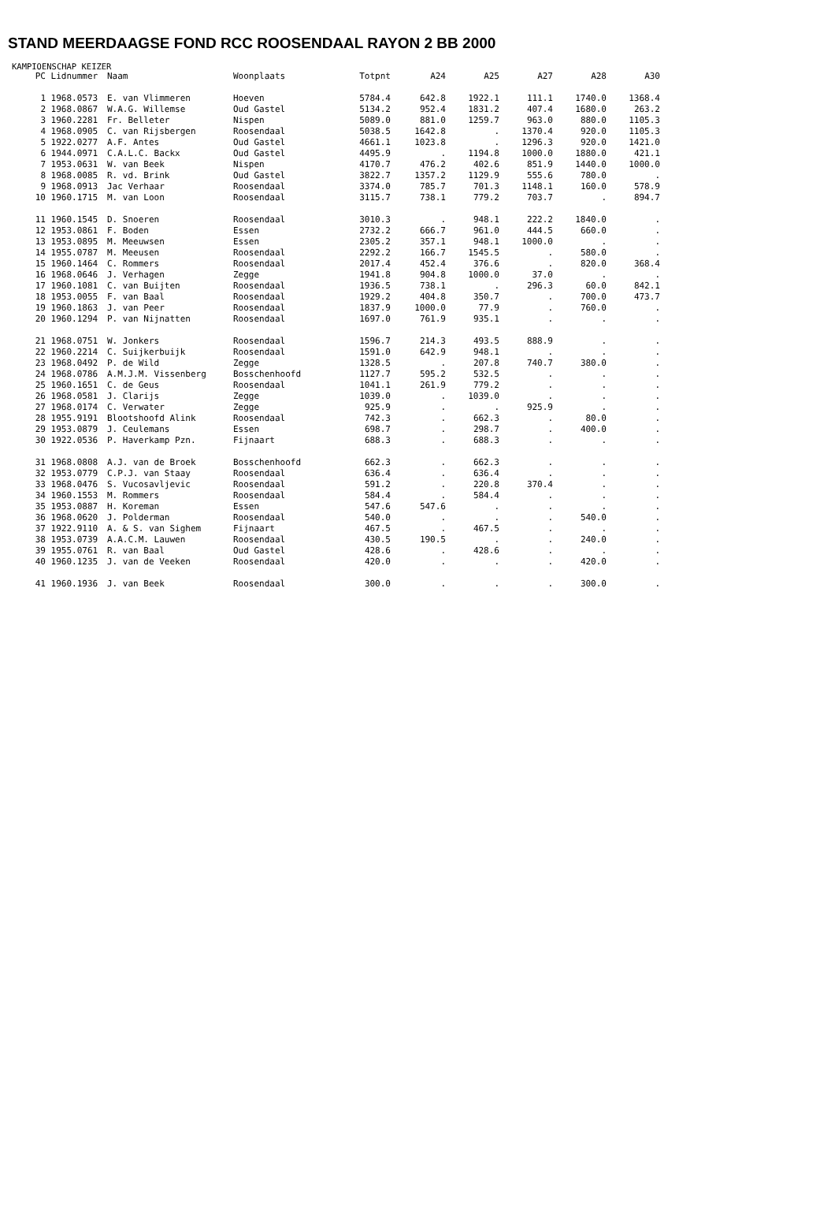STAND MEERDAAGSE FOND RCC ROOSENDAAL RAYON 2 BB 2000
KAMPIOENSCHAP KEIZER
| PC | Lidnummer | Naam | Woonplaats | Totpnt | A24 | A25 | A27 | A28 | A30 |
| --- | --- | --- | --- | --- | --- | --- | --- | --- | --- |
| 1 | 1968.0573 | E. van Vlimmeren | Hoeven | 5784.4 | 642.8 | 1922.1 | 111.1 | 1740.0 | 1368.4 |
| 2 | 1968.0867 | W.A.G. Willemse | Oud Gastel | 5134.2 | 952.4 | 1831.2 | 407.4 | 1680.0 | 263.2 |
| 3 | 1960.2281 | Fr. Belleter | Nispen | 5089.0 | 881.0 | 1259.7 | 963.0 | 880.0 | 1105.3 |
| 4 | 1968.0905 | C. van Rijsbergen | Roosendaal | 5038.5 | 1642.8 | . | 1370.4 | 920.0 | 1105.3 |
| 5 | 1922.0277 | A.F. Antes | Oud Gastel | 4661.1 | 1023.8 | . | 1296.3 | 920.0 | 1421.0 |
| 6 | 1944.0971 | C.A.L.C. Backx | Oud Gastel | 4495.9 | . | 1194.8 | 1000.0 | 1880.0 | 421.1 |
| 7 | 1953.0631 | W. van Beek | Nispen | 4170.7 | 476.2 | 402.6 | 851.9 | 1440.0 | 1000.0 |
| 8 | 1968.0085 | R. vd. Brink | Oud Gastel | 3822.7 | 1357.2 | 1129.9 | 555.6 | 780.0 | . |
| 9 | 1968.0913 | Jac Verhaar | Roosendaal | 3374.0 | 785.7 | 701.3 | 1148.1 | 160.0 | 578.9 |
| 10 | 1960.1715 | M. van Loon | Roosendaal | 3115.7 | 738.1 | 779.2 | 703.7 | . | 894.7 |
| 11 | 1960.1545 | D. Snoeren | Roosendaal | 3010.3 | . | 948.1 | 222.2 | 1840.0 | . |
| 12 | 1953.0861 | F. Boden | Essen | 2732.2 | 666.7 | 961.0 | 444.5 | 660.0 | . |
| 13 | 1953.0895 | M. Meeuwsen | Essen | 2305.2 | 357.1 | 948.1 | 1000.0 | . | . |
| 14 | 1955.0787 | M. Meeusen | Roosendaal | 2292.2 | 166.7 | 1545.5 | . | 580.0 | . |
| 15 | 1960.1464 | C. Rommers | Roosendaal | 2017.4 | 452.4 | 376.6 | . | 820.0 | 368.4 |
| 16 | 1968.0646 | J. Verhagen | Zegge | 1941.8 | 904.8 | 1000.0 | 37.0 | . | . |
| 17 | 1960.1081 | C. van Buijten | Roosendaal | 1936.5 | 738.1 | . | 296.3 | 60.0 | 842.1 |
| 18 | 1953.0055 | F. van Baal | Roosendaal | 1929.2 | 404.8 | 350.7 | . | 700.0 | 473.7 |
| 19 | 1960.1863 | J. van Peer | Roosendaal | 1837.9 | 1000.0 | 77.9 | . | 760.0 | . |
| 20 | 1960.1294 | P. van Nijnatten | Roosendaal | 1697.0 | 761.9 | 935.1 | . | . | . |
| 21 | 1968.0751 | W. Jonkers | Roosendaal | 1596.7 | 214.3 | 493.5 | 888.9 | . | . |
| 22 | 1960.2214 | C. Suijkerbuijk | Roosendaal | 1591.0 | 642.9 | 948.1 | . | . | . |
| 23 | 1968.0492 | P. de Wild | Zegge | 1328.5 | . | 207.8 | 740.7 | 380.0 | . |
| 24 | 1968.0786 | A.M.J.M. Vissenberg | Bosschenhoofd | 1127.7 | 595.2 | 532.5 | . | . | . |
| 25 | 1960.1651 | C. de Geus | Roosendaal | 1041.1 | 261.9 | 779.2 | . | . | . |
| 26 | 1968.0581 | J. Clarijs | Zegge | 1039.0 | . | 1039.0 | . | . | . |
| 27 | 1968.0174 | C. Verwater | Zegge | 925.9 | . | . | 925.9 | . | . |
| 28 | 1955.9191 | Blootshoofd Alink | Roosendaal | 742.3 | . | 662.3 | . | 80.0 | . |
| 29 | 1953.0879 | J. Ceulemans | Essen | 698.7 | . | 298.7 | . | 400.0 | . |
| 30 | 1922.0536 | P. Haverkamp Pzn. | Fijnaart | 688.3 | . | 688.3 | . | . | . |
| 31 | 1968.0808 | A.J. van de Broek | Bosschenhoofd | 662.3 | . | 662.3 | . | . | . |
| 32 | 1953.0779 | C.P.J. van Staay | Roosendaal | 636.4 | . | 636.4 | . | . | . |
| 33 | 1968.0476 | S. Vucosavljevic | Roosendaal | 591.2 | . | 220.8 | 370.4 | . | . |
| 34 | 1960.1553 | M. Rommers | Roosendaal | 584.4 | . | 584.4 | . | . | . |
| 35 | 1953.0887 | H. Koreman | Essen | 547.6 | 547.6 | . | . | . | . |
| 36 | 1968.0620 | J. Polderman | Roosendaal | 540.0 | . | . | . | 540.0 | . |
| 37 | 1922.9110 | A. & S. van Sighem | Fijnaart | 467.5 | . | 467.5 | . | . | . |
| 38 | 1953.0739 | A.A.C.M. Lauwen | Roosendaal | 430.5 | 190.5 | . | . | 240.0 | . |
| 39 | 1955.0761 | R. van Baal | Oud Gastel | 428.6 | . | 428.6 | . | . | . |
| 40 | 1960.1235 | J. van de Veeken | Roosendaal | 420.0 | . | . | . | 420.0 | . |
| 41 | 1960.1936 | J. van Beek | Roosendaal | 300.0 | . | . | . | 300.0 | . |